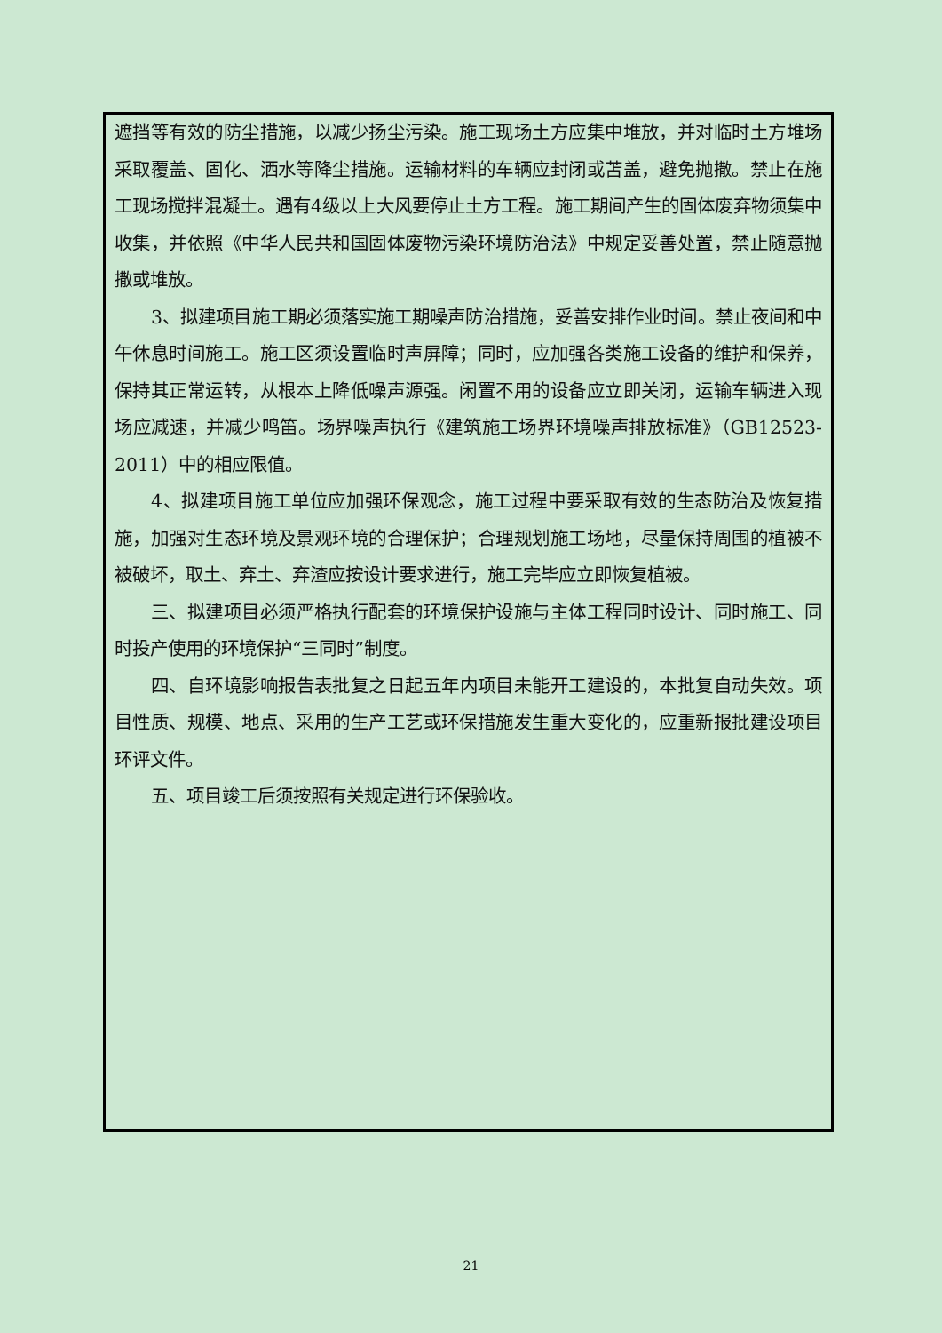遮挡等有效的防尘措施，以减少扬尘污染。施工现场土方应集中堆放，并对临时土方堆场采取覆盖、固化、洒水等降尘措施。运输材料的车辆应封闭或苫盖，避免抛撒。禁止在施工现场搅拌混凝土。遇有4级以上大风要停止土方工程。施工期间产生的固体废弃物须集中收集，并依照《中华人民共和国固体废物污染环境防治法》中规定妥善处置，禁止随意抛撒或堆放。
3、拟建项目施工期必须落实施工期噪声防治措施，妥善安排作业时间。禁止夜间和中午休息时间施工。施工区须设置临时声屏障；同时，应加强各类施工设备的维护和保养，保持其正常运转，从根本上降低噪声源强。闲置不用的设备应立即关闭，运输车辆进入现场应减速，并减少鸣笛。场界噪声执行《建筑施工场界环境噪声排放标准》（GB12523-2011）中的相应限值。
4、拟建项目施工单位应加强环保观念，施工过程中要采取有效的生态防治及恢复措施，加强对生态环境及景观环境的合理保护；合理规划施工场地，尽量保持周围的植被不被破坏，取土、弃土、弃渣应按设计要求进行，施工完毕应立即恢复植被。
三、拟建项目必须严格执行配套的环境保护设施与主体工程同时设计、同时施工、同时投产使用的环境保护“三同时”制度。
四、自环境影响报告表批复之日起五年内项目未能开工建设的，本批复自动失效。项目性质、规模、地点、采用的生产工艺或环保措施发生重大变化的，应重新报批建设项目环评文件。
五、项目竣工后须按照有关规定进行环保验收。
21